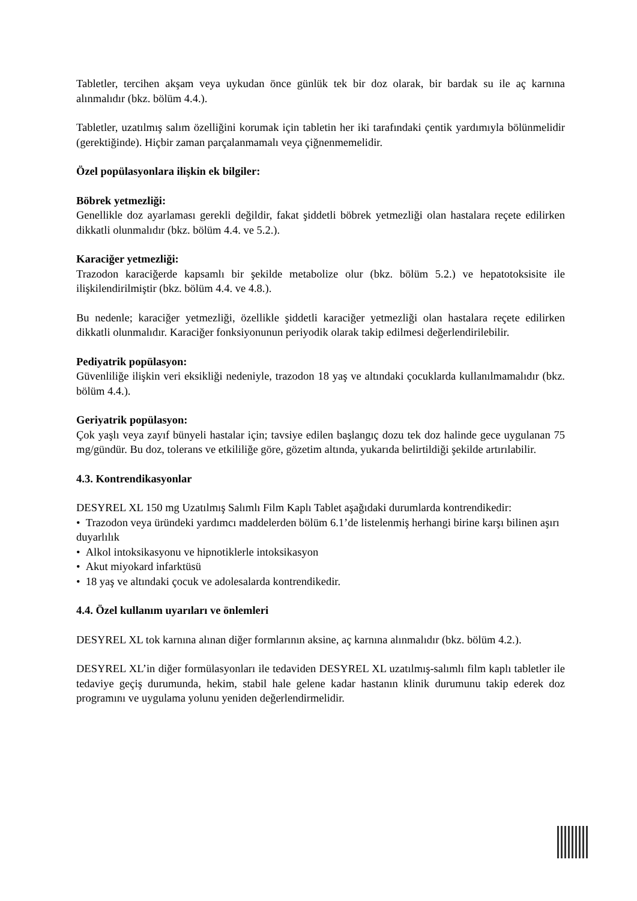Tabletler, tercihen akşam veya uykudan önce günlük tek bir doz olarak, bir bardak su ile aç karnına alınmalıdır (bkz. bölüm 4.4.).
Tabletler, uzatılmış salım özelliğini korumak için tabletin her iki tarafındaki çentik yardımıyla bölünmelidir (gerektiğinde). Hiçbir zaman parçalanmamalı veya çiğnenmemelidir.
Özel popülasyonlara ilişkin ek bilgiler:
Böbrek yetmezliği:
Genellikle doz ayarlaması gerekli değildir, fakat şiddetli böbrek yetmezliği olan hastalara reçete edilirken dikkatli olunmalıdır (bkz. bölüm 4.4. ve 5.2.).
Karaciğer yetmezliği:
Trazodon karaciğerde kapsamlı bir şekilde metabolize olur (bkz. bölüm 5.2.) ve hepatotoksisite ile ilişkilendirilmiştir (bkz. bölüm 4.4. ve 4.8.).
Bu nedenle; karaciğer yetmezliği, özellikle şiddetli karaciğer yetmezliği olan hastalara reçete edilirken dikkatli olunmalıdır. Karaciğer fonksiyonunun periyodik olarak takip edilmesi değerlendirilebilir.
Pediyatrik popülasyon:
Güvenliliğe ilişkin veri eksikliği nedeniyle, trazodon 18 yaş ve altındaki çocuklarda kullanılmamalıdır (bkz. bölüm 4.4.).
Geriyatrik popülasyon:
Çok yaşlı veya zayıf bünyeli hastalar için; tavsiye edilen başlangıç dozu tek doz halinde gece uygulanan 75 mg/gündür. Bu doz, tolerans ve etkililiğe göre, gözetim altında, yukarıda belirtildiği şekilde artırılabilir.
4.3. Kontrendikasyonlar
DESYREL XL 150 mg Uzatılmış Salımlı Film Kaplı Tablet aşağıdaki durumlarda kontrendikedir:
• Trazodon veya üründeki yardımcı maddelerden bölüm 6.1’de listelenmiş herhangi birine karşı bilinen aşırı duyarlılık
• Alkol intoksikasyonu ve hipnotiklerle intoksikasyon
• Akut miyokard infarktüsü
• 18 yaş ve altındaki çocuk ve adolesalarda kontrendikedir.
4.4. Özel kullanım uyarıları ve önlemleri
DESYREL XL tok karnına alınan diğer formlarının aksine, aç karnına alınmalıdır (bkz. bölüm 4.2.).
DESYREL XL’in diğer formülasyonları ile tedaviden DESYREL XL uzatılmış-salımlı film kaplı tabletler ile tedaviye geçiş durumunda, hekim, stabil hale gelene kadar hastanın klinik durumunu takip ederek doz programını ve uygulama yolunu yeniden değerlendirmelidir.